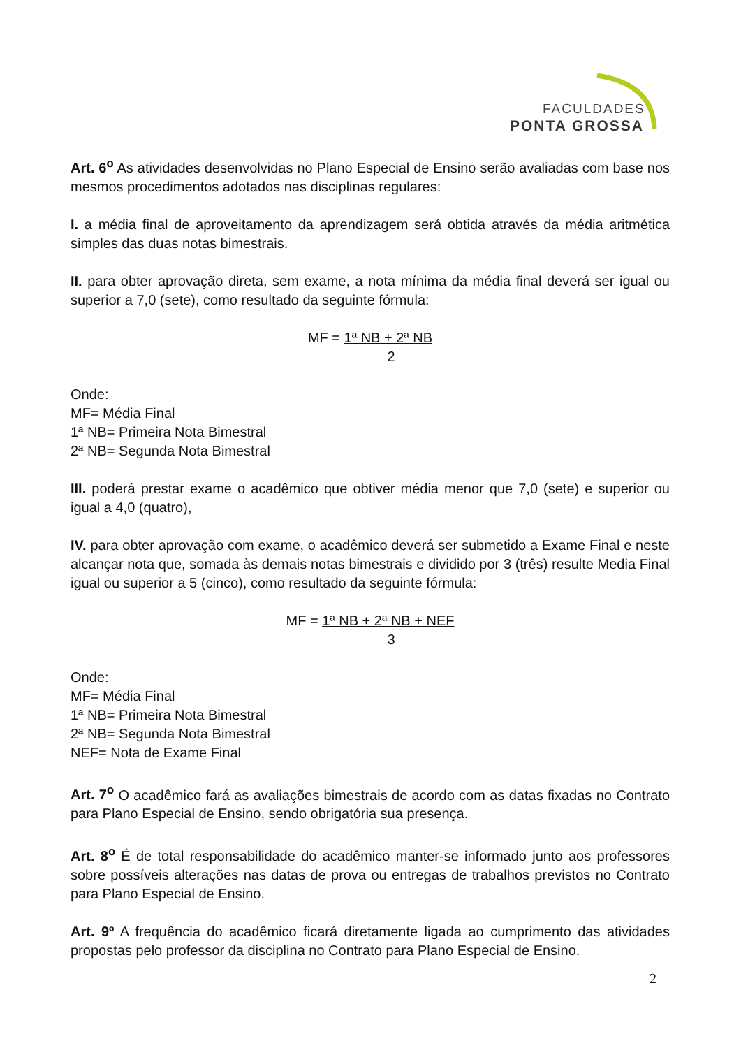FACULDADES
PONTA GROSSA
Art. 6<sup>o</sup> As atividades desenvolvidas no Plano Especial de Ensino serão avaliadas com base nos mesmos procedimentos adotados nas disciplinas regulares:
I. a média final de aproveitamento da aprendizagem será obtida através da média aritmética simples das duas notas bimestrais.
II. para obter aprovação direta, sem exame, a nota mínima da média final deverá ser igual ou superior a 7,0 (sete), como resultado da seguinte fórmula:
MF = 1ª NB + 2ª NB
2
Onde:
MF= Média Final
1ª NB= Primeira Nota Bimestral
2ª NB= Segunda Nota Bimestral
III. poderá prestar exame o acadêmico que obtiver média menor que 7,0 (sete) e superior ou igual a 4,0 (quatro),
IV. para obter aprovação com exame, o acadêmico deverá ser submetido a Exame Final e neste alcançar nota que, somada às demais notas bimestrais e dividido por 3 (três) resulte Media Final igual ou superior a 5 (cinco), como resultado da seguinte fórmula:
MF = 1ª NB + 2ª NB + NEF
3
Onde:
MF= Média Final
1ª NB= Primeira Nota Bimestral
2ª NB= Segunda Nota Bimestral
NEF= Nota de Exame Final
Art. 7<sup>o</sup> O acadêmico fará as avaliações bimestrais de acordo com as datas fixadas no Contrato para Plano Especial de Ensino, sendo obrigatória sua presença.
Art. 8<sup>o</sup> É de total responsabilidade do acadêmico manter-se informado junto aos professores sobre possíveis alterações nas datas de prova ou entregas de trabalhos previstos no Contrato para Plano Especial de Ensino.
Art. 9º A frequência do acadêmico ficará diretamente ligada ao cumprimento das atividades propostas pelo professor da disciplina no Contrato para Plano Especial de Ensino.
2